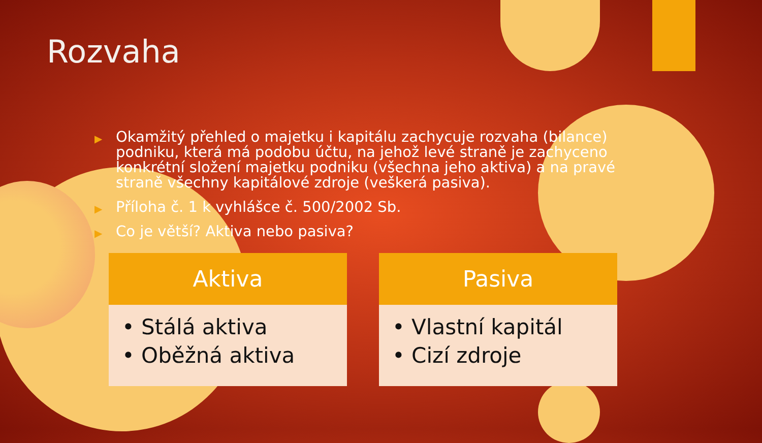Rozvaha
▶ Okamžitý přehled o majetku i kapitálu zachycuje rozvaha (bilance) podniku, která má podobu účtu, na jehož levé straně je zachyceno konkrétní složení majetku podniku (všechna jeho aktiva) a na pravé straně všechny kapitálové zdroje (veškerá pasiva).
▶ Příloha č. 1 k vyhlášce č. 500/2002 Sb.
▶ Co je větší? Aktiva nebo pasiva?
Aktiva
• Stálá aktiva
• Oběžná aktiva
Pasiva
• Vlastní kapitál
• Cizí zdroje